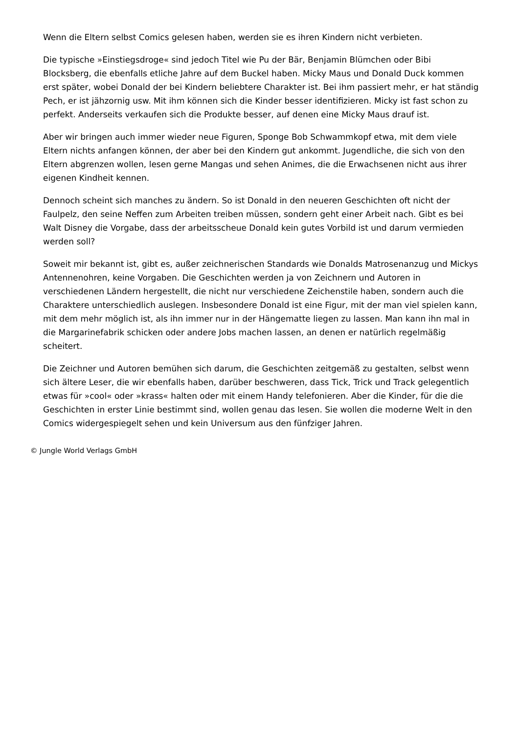Wenn die Eltern selbst Comics gelesen haben, werden sie es ihren Kindern nicht verbieten.
Die typische »Einstiegsdroge« sind jedoch Titel wie Pu der Bär, Benjamin Blümchen oder Bibi Blocksberg, die ebenfalls etliche Jahre auf dem Buckel haben. Micky Maus und Donald Duck kommen erst später, wobei Donald der bei Kindern beliebtere Charakter ist. Bei ihm passiert mehr, er hat ständig Pech, er ist jähzornig usw. Mit ihm können sich die Kinder besser identifizieren. Micky ist fast schon zu perfekt. Anderseits verkaufen sich die Produkte besser, auf denen eine Micky Maus drauf ist.
Aber wir bringen auch immer wieder neue Figuren, Sponge Bob Schwammkopf etwa, mit dem viele Eltern nichts anfangen können, der aber bei den Kindern gut ankommt. Jugendliche, die sich von den Eltern abgrenzen wollen, lesen gerne Mangas und sehen Animes, die die Erwachsenen nicht aus ihrer eigenen Kindheit kennen.
Dennoch scheint sich manches zu ändern. So ist Donald in den neueren Geschichten oft nicht der Faulpelz, den seine Neffen zum Arbeiten treiben müssen, sondern geht einer Arbeit nach. Gibt es bei Walt Disney die Vorgabe, dass der arbeitsscheue Donald kein gutes Vorbild ist und darum vermieden werden soll?
Soweit mir bekannt ist, gibt es, außer zeichnerischen Standards wie Donalds Matrosenanzug und Mickys Antennenohren, keine Vorgaben. Die Geschichten werden ja von Zeichnern und Autoren in verschiedenen Ländern hergestellt, die nicht nur verschiedene Zeichenstile haben, sondern auch die Charaktere unterschiedlich auslegen. Insbesondere Donald ist eine Figur, mit der man viel spielen kann, mit dem mehr möglich ist, als ihn immer nur in der Hängematte liegen zu lassen. Man kann ihn mal in die Margarinefabrik schicken oder andere Jobs machen lassen, an denen er natürlich regelmäßig scheitert.
Die Zeichner und Autoren bemühen sich darum, die Geschichten zeitgemäß zu gestalten, selbst wenn sich ältere Leser, die wir ebenfalls haben, darüber beschweren, dass Tick, Trick und Track gelegentlich etwas für »cool« oder »krass« halten oder mit einem Handy telefonieren. Aber die Kinder, für die die Geschichten in erster Linie bestimmt sind, wollen genau das lesen. Sie wollen die moderne Welt in den Comics widergespiegelt sehen und kein Universum aus den fünfziger Jahren.
© Jungle World Verlags GmbH